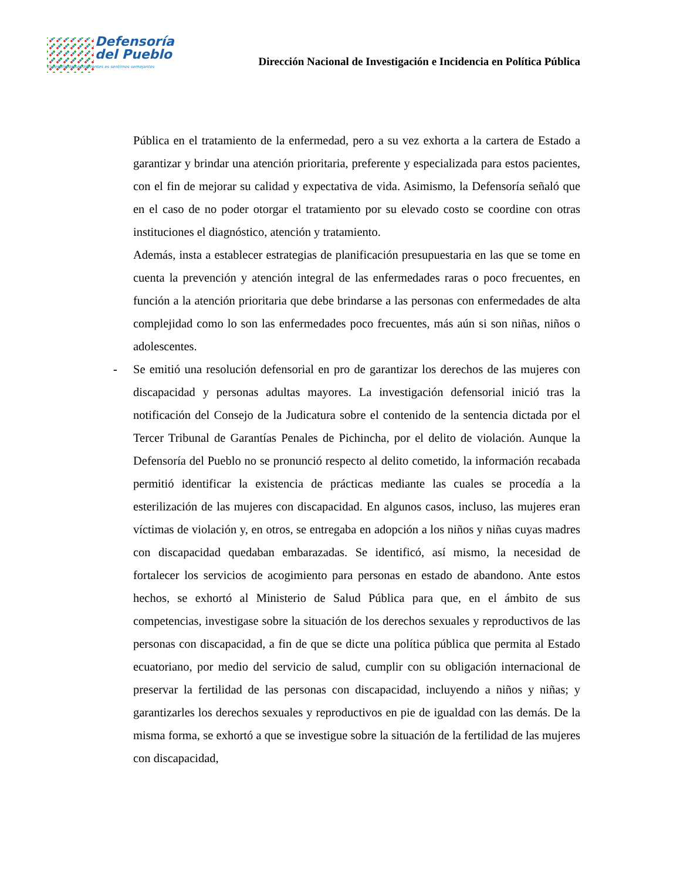Defensoría
del Pueblo
El desafío de ser diferentes es sentirnos semejantes
Dirección Nacional de Investigación e Incidencia en Política Pública
Pública en el tratamiento de la enfermedad, pero a su vez exhorta a la cartera de Estado a garantizar y brindar una atención prioritaria, preferente y especializada para estos pacientes, con el fin de mejorar su calidad y expectativa de vida. Asimismo, la Defensoría señaló que en el caso de no poder otorgar el tratamiento por su elevado costo se coordine con otras instituciones el diagnóstico, atención y tratamiento.
Además, insta a establecer estrategias de planificación presupuestaria en las que se tome en cuenta la prevención y atención integral de las enfermedades raras o poco frecuentes, en función a la atención prioritaria que debe brindarse a las personas con enfermedades de alta complejidad como lo son las enfermedades poco frecuentes, más aún si son niñas, niños o adolescentes.
- Se emitió una resolución defensorial en pro de garantizar los derechos de las mujeres con discapacidad y personas adultas mayores. La investigación defensorial inició tras la notificación del Consejo de la Judicatura sobre el contenido de la sentencia dictada por el Tercer Tribunal de Garantías Penales de Pichincha, por el delito de violación. Aunque la Defensoría del Pueblo no se pronunció respecto al delito cometido, la información recabada permitió identificar la existencia de prácticas mediante las cuales se procedía a la esterilización de las mujeres con discapacidad. En algunos casos, incluso, las mujeres eran víctimas de violación y, en otros, se entregaba en adopción a los niños y niñas cuyas madres con discapacidad quedaban embarazadas. Se identificó, así mismo, la necesidad de fortalecer los servicios de acogimiento para personas en estado de abandono. Ante estos hechos, se exhortó al Ministerio de Salud Pública para que, en el ámbito de sus competencias, investigase sobre la situación de los derechos sexuales y reproductivos de las personas con discapacidad, a fin de que se dicte una política pública que permita al Estado ecuatoriano, por medio del servicio de salud, cumplir con su obligación internacional de preservar la fertilidad de las personas con discapacidad, incluyendo a niños y niñas; y garantizarles los derechos sexuales y reproductivos en pie de igualdad con las demás. De la misma forma, se exhortó a que se investigue sobre la situación de la fertilidad de las mujeres con discapacidad,